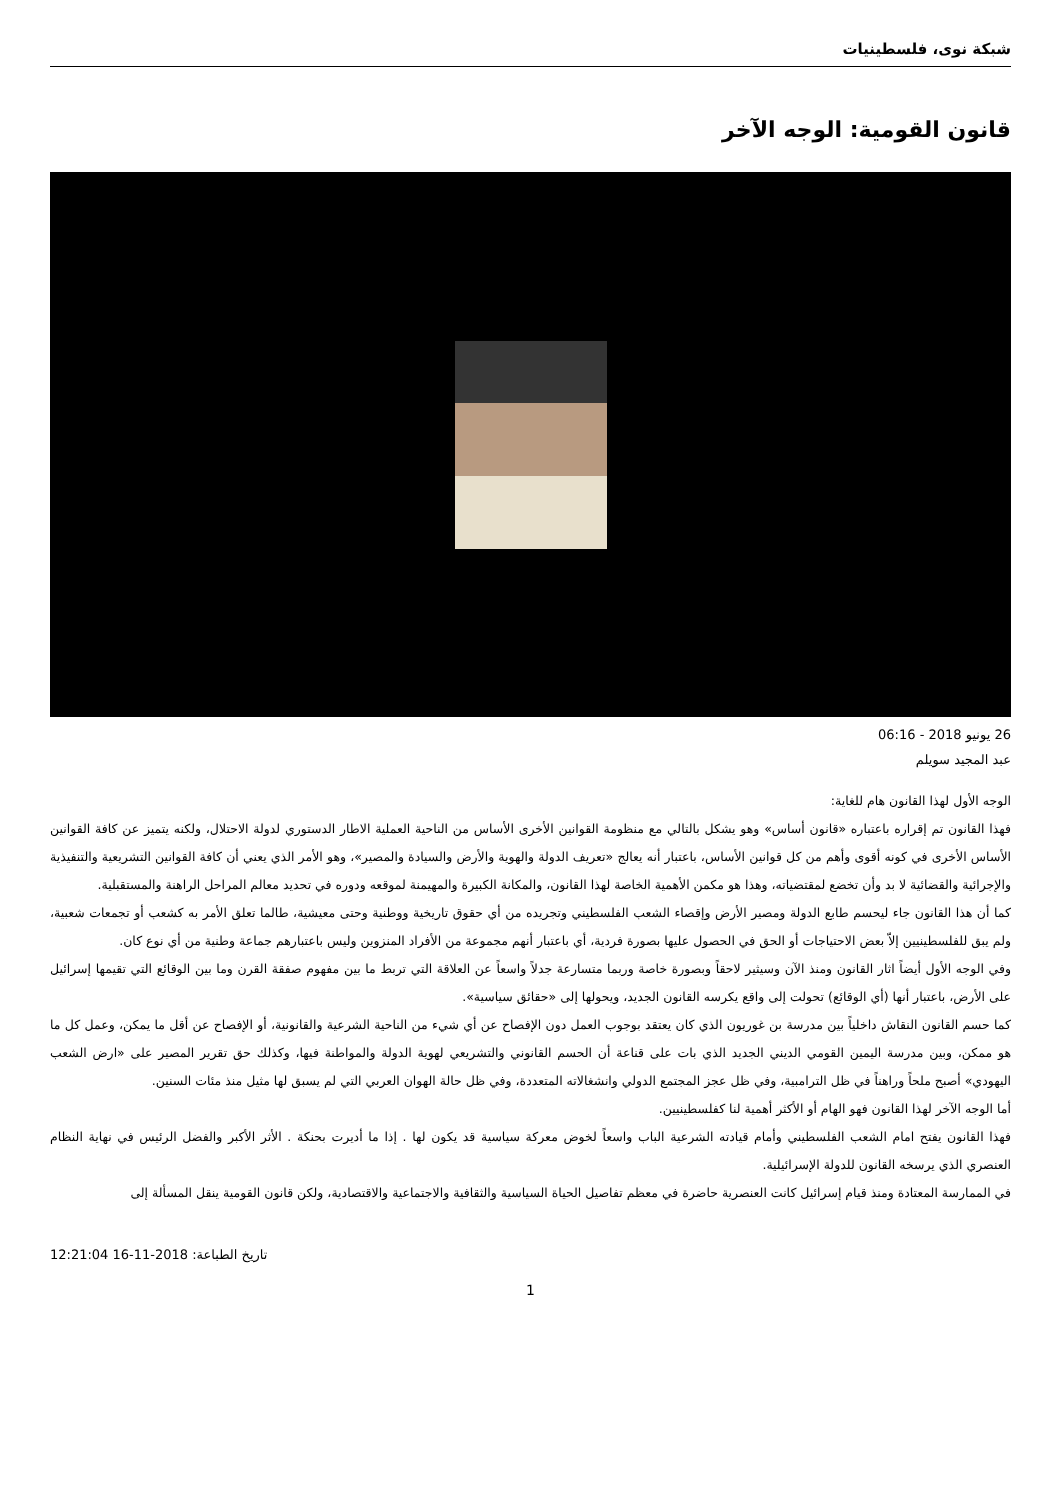شبكة نوى، فلسطينيات
قانون القومية: الوجه الآخر
26 يونيو 2018 - 06:16
عبد المجيد سويلم
الوجه الأول لهذا القانون هام للغاية:
فهذا القانون تم إقراره باعتباره «قانون أساس» وهو يشكل بالتالي مع منظومة القوانين الأخرى الأساس من الناحية العملية الاطار الدستوري لدولة الاحتلال، ولكنه يتميز عن كافة القوانين الأساس الأخرى في كونه أقوى وأهم من كل قوانين الأساس، باعتبار أنه يعالج «تعريف الدولة والهوية والأرض والسيادة والمصير»، وهو الأمر الذي يعني أن كافة القوانين التشريعية والتنفيذية والإجرائية والقضائية لا بد وأن تخضع لمقتضياته، وهذا هو مكمن الأهمية الخاصة لهذا القانون، والمكانة الكبيرة والمهيمنة لموقعه ودوره في تحديد معالم المراحل الراهنة والمستقبلية.
كما أن هذا القانون جاء ليحسم طابع الدولة ومصير الأرض وإقصاء الشعب الفلسطيني وتجريده من أي حقوق تاريخية ووطنية وحتى معيشية، طالما تعلق الأمر به كشعب أو تجمعات شعبية، ولم يبق للفلسطينيين إلاّ بعض الاحتياجات أو الحق في الحصول عليها بصورة فردية، أي باعتبار أنهم مجموعة من الأفراد المنزوين وليس باعتبارهم جماعة وطنية من أي نوع كان.
وفي الوجه الأول أيضاً اثار القانون ومنذ الآن وسيثير لاحقاً وبصورة خاصة وربما متسارعة جدلاً واسعاً عن العلاقة التي تربط ما بين مفهوم صفقة القرن وما بين الوقائع التي تقيمها إسرائيل على الأرض، باعتبار أنها (أي الوقائع) تحولت إلى واقع يكرسه القانون الجديد، ويحولها إلى «حقائق سياسية».
كما حسم القانون النقاش داخلياً بين مدرسة بن غوريون الذي كان يعتقد بوجوب العمل دون الإفصاح عن أي شيء من الناحية الشرعية والقانونية، أو الإفصاح عن أقل ما يمكن، وعمل كل ما هو ممكن، وبين مدرسة اليمين القومي الديني الجديد الذي بات على قناعة أن الحسم القانوني والتشريعي لهوية الدولة والمواطنة فيها، وكذلك حق تقرير المصير على «ارض الشعب اليهودي» أصبح ملحاً وراهناً في ظل الترامبية، وفي ظل عجز المجتمع الدولي وانشغالاته المتعددة، وفي ظل حالة الهوان العربي التي لم يسبق لها مثيل منذ مئات السنين.
أما الوجه الآخر لهذا القانون فهو الهام أو الأكثر أهمية لنا كفلسطينيين.
فهذا القانون يفتح امام الشعب الفلسطيني وأمام قيادته الشرعية الباب واسعاً لخوض معركة سياسية قد يكون لها . إذا ما أديرت بحنكة . الأثر الأكبر والفضل الرئيس في نهاية النظام العنصري الذي يرسخه القانون للدولة الإسرائيلية.
في الممارسة المعتادة ومنذ قيام إسرائيل كانت العنصرية حاضرة في معظم تفاصيل الحياة السياسية والثقافية والاجتماعية والاقتصادية، ولكن قانون القومية ينقل المسألة إلى
12:21:04 16-11-2018 :تاريخ الطباعة
1